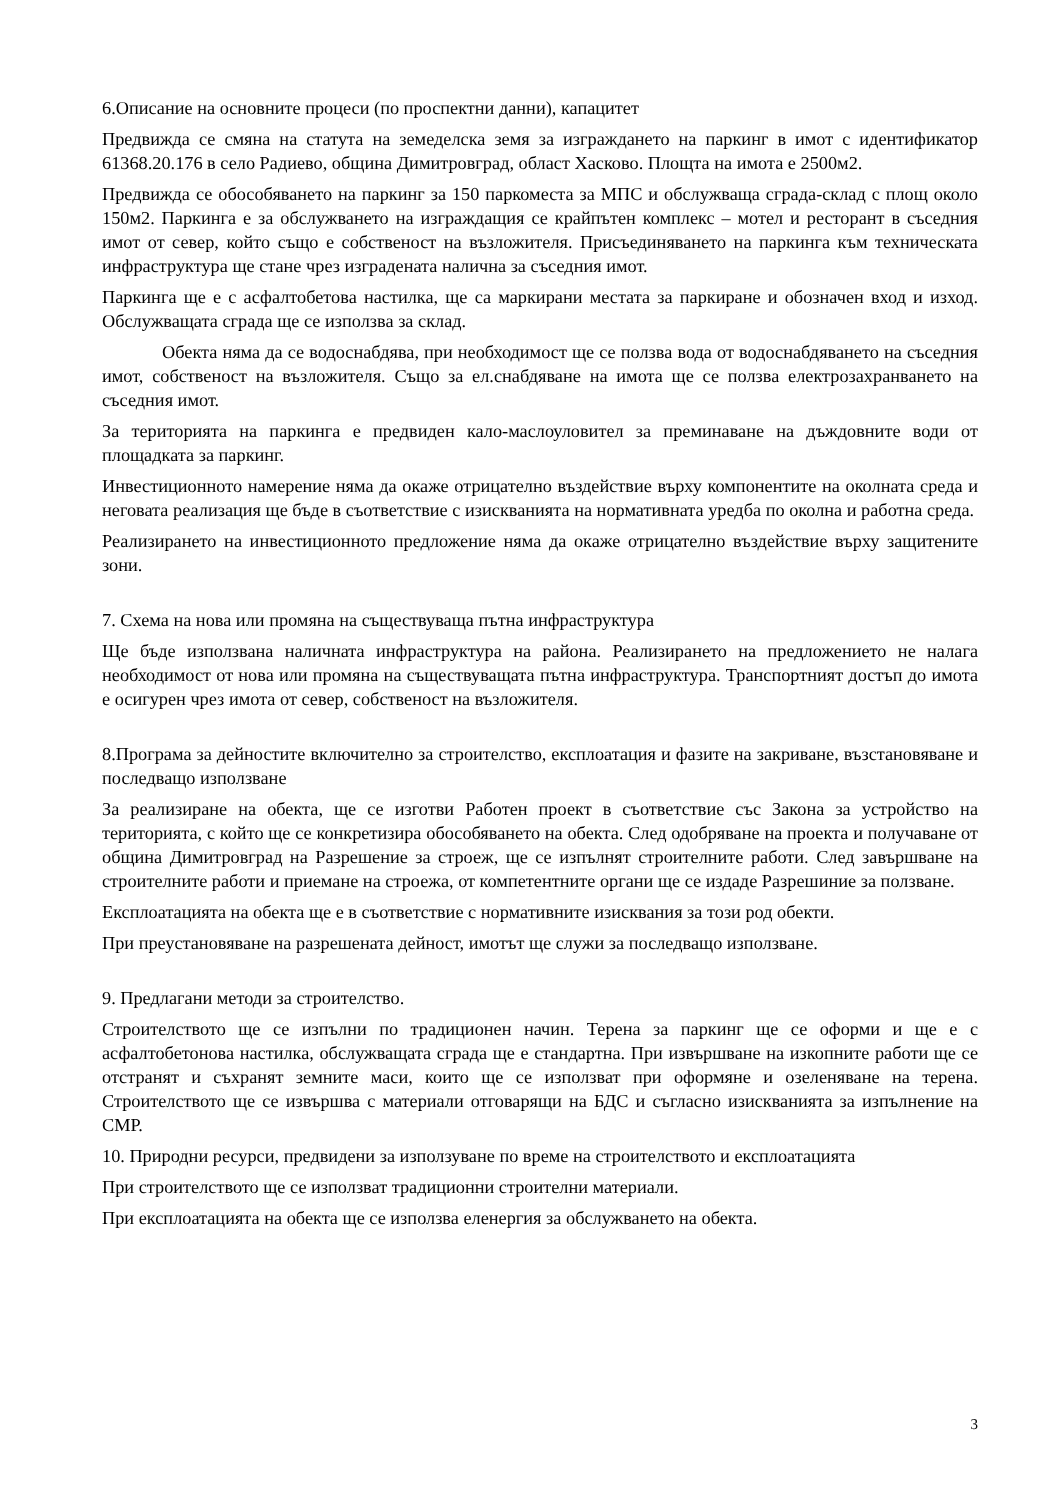6.Описание на основните процеси (по проспектни данни), капацитет
Предвижда се смяна на статута на земеделска земя за изграждането на паркинг в имот с идентификатор 61368.20.176 в село Радиево, община Димитровград, област Хасково. Площта на имота е 2500м2.
Предвижда се обособяването на паркинг за 150 паркоместа за МПС и обслужваща сграда-склад с площ около 150м2. Паркинга е за обслужването на изграждащия се крайпътен комплекс – мотел и ресторант в съседния имот от север, който също е собственост на възложителя. Присъединяването на паркинга към техническата инфраструктура ще стане чрез изградената налична за съседния имот.
Паркинга ще е с асфалтобетова настилка, ще са маркирани местата за паркиране и обозначен вход и изход. Обслужващата сграда ще се използва за склад.
Обекта няма да се водоснабдява, при необходимост ще се ползва вода от водоснабдяването на съседния имот, собственост на възложителя. Също за ел.снабдяване на имота ще се ползва електрозахранването на съседния имот.
За територията на паркинга е предвиден кало-маслоуловител за преминаване на дъждовните води от площадката за паркинг.
Инвестиционното намерение няма да окаже отрицателно въздействие върху компонентите на околната среда и неговата реализация ще бъде в съответствие с изискванията на нормативната уредба по околна и работна среда.
Реализирането на инвестиционното предложение няма да окаже отрицателно въздействие върху защитените зони.
7. Схема на нова или промяна на съществуваща пътна инфраструктура
Ще бъде използвана наличната инфраструктура на района. Реализирането на предложението не налага необходимост от нова или промяна на съществуващата пътна инфраструктура. Транспортният достъп до имота е осигурен чрез имота от север, собственост на възложителя.
8.Програма за дейностите включително за строителство, експлоатация и фазите на закриване, възстановяване и последващо използване
За реализиране на обекта, ще се изготви Работен проект в съответствие със Закона за устройство на територията, с който ще се конкретизира обособяването на обекта. След одобряване на проекта и получаване от община Димитровград на Разрешение за строеж, ще се изпълнят строителните работи. След завършване на строителните работи и приемане на строежа, от компетентните органи ще се издаде Разрешиние за ползване.
Експлоатацията на обекта ще е в съответствие с нормативните изисквания за този род обекти.
При преустановяване на разрешената дейност, имотът ще служи за последващо използване.
9. Предлагани методи за строителство.
Строителството ще се изпълни по традиционен начин. Терена за паркинг ще се оформи и ще е с асфалтобетонова настилка, обслужващата сграда ще е стандартна. При извършване на изкопните работи ще се отстранят и съхранят земните маси, които ще се използват при оформяне и озеленяване на терена. Строителството ще се извършва с материали отговарящи на БДС и съгласно изискванията за изпълнение на СМР.
10. Природни ресурси, предвидени за използуване по време на строителството и експлоатацията
При строителството ще се използват традиционни строителни материали.
При експлоатацията на обекта ще се използва еленергия за обслужването на обекта.
3